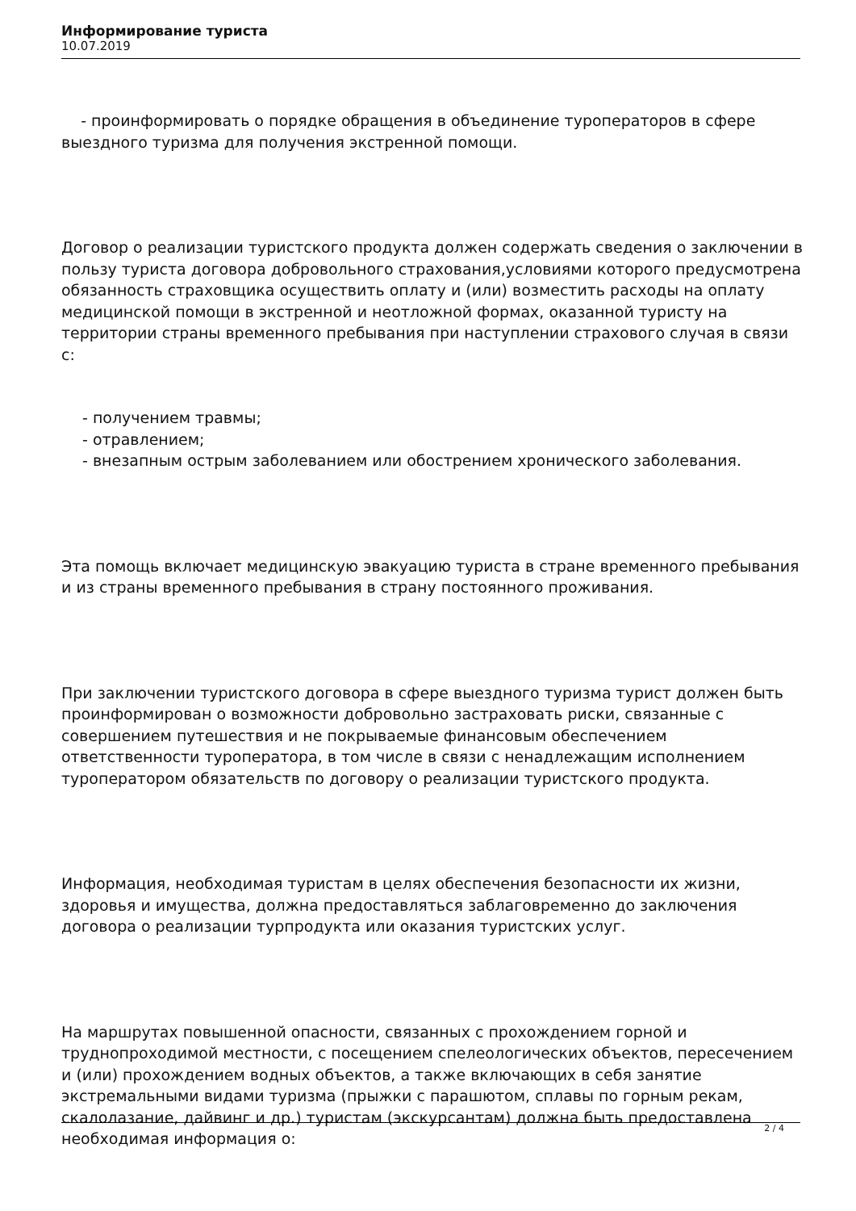Информирование туриста
10.07.2019
- проинформировать о порядке обращения в объединение туроператоров в сфере выездного туризма для получения экстренной помощи.
Договор о реализации туристского продукта должен содержать сведения о заключении в пользу туриста договора добровольного страхования,условиями которого предусмотрена обязанность страховщика осуществить оплату и (или) возместить расходы на оплату медицинской помощи в экстренной и неотложной формах, оказанной туристу на территории страны временного пребывания при наступлении страхового случая в связи с:
- получением травмы;
- отравлением;
- внезапным острым заболеванием или обострением хронического заболевания.
Эта помощь включает медицинскую эвакуацию туриста в стране временного пребывания и из страны временного пребывания в страну постоянного проживания.
При заключении туристского договора в сфере выездного туризма турист должен быть проинформирован о возможности добровольно застраховать риски, связанные с совершением путешествия и не покрываемые финансовым обеспечением ответственности туроператора, в том числе в связи с ненадлежащим исполнением туроператором обязательств по договору о реализации туристского продукта.
Информация, необходимая туристам в целях обеспечения безопасности их жизни, здоровья и имущества, должна предоставляться заблаговременно до заключения договора о реализации турпродукта или оказания туристских услуг.
На маршрутах повышенной опасности, связанных с прохождением горной и труднопроходимой местности, с посещением спелеологических объектов, пересечением и (или) прохождением водных объектов, а также включающих в себя занятие экстремальными видами туризма (прыжки с парашютом, сплавы по горным рекам, скалолазание, дайвинг и др.) туристам (экскурсантам) должна быть предоставлена необходимая информация о:
2 / 4